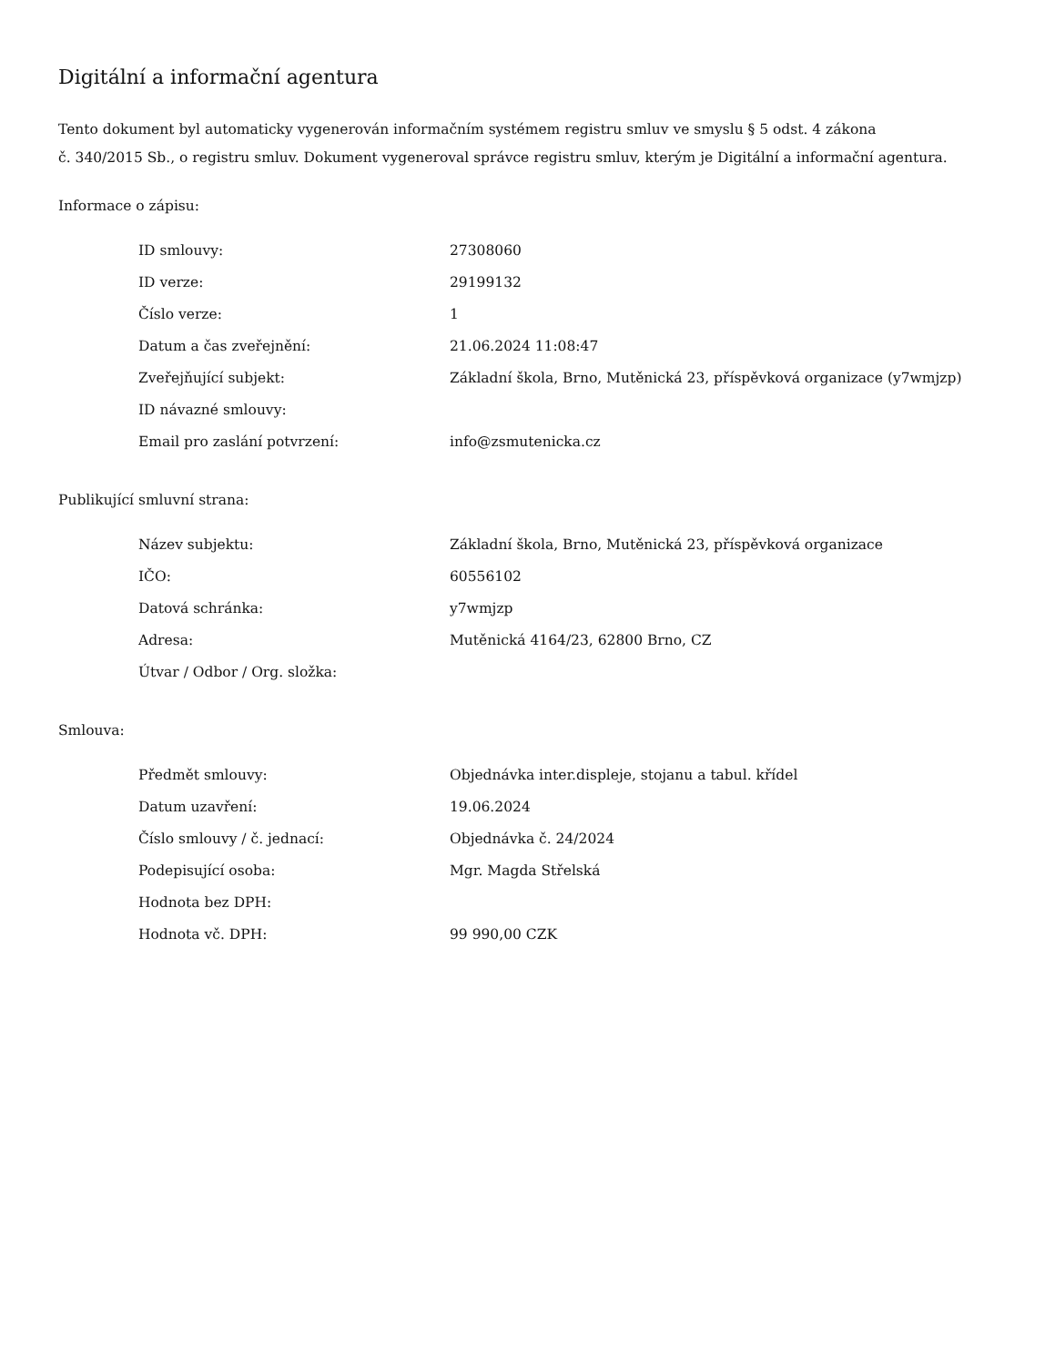Digitální a informační agentura
Tento dokument byl automaticky vygenerován informačním systémem registru smluv ve smyslu § 5 odst. 4 zákona
č. 340/2015 Sb., o registru smluv. Dokument vygeneroval správce registru smluv, kterým je Digitální a informační agentura.
Informace o zápisu:
| ID smlouvy: | 27308060 |
| ID verze: | 29199132 |
| Číslo verze: | 1 |
| Datum a čas zveřejnění: | 21.06.2024 11:08:47 |
| Zveřejňující subjekt: | Základní škola, Brno, Mutěnická 23, příspěvková organizace (y7wmjzp) |
| ID návazné smlouvy: | |
| Email pro zaslání potvrzení: | info@zsmutenicka.cz |
Publikující smluvní strana:
| Název subjektu: | Základní škola, Brno, Mutěnická 23, příspěvková organizace |
| IČO: | 60556102 |
| Datová schránka: | y7wmjzp |
| Adresa: | Mutěnická 4164/23, 62800 Brno, CZ |
| Útvar / Odbor / Org. složka: | |
Smlouva:
| Předmět smlouvy: | Objednávka inter.displeje, stojanu a tabul. křídel |
| Datum uzavření: | 19.06.2024 |
| Číslo smlouvy / č. jednací: | Objednávka č. 24/2024 |
| Podepisující osoba: | Mgr. Magda Střelská |
| Hodnota bez DPH: | |
| Hodnota vč. DPH: | 99 990,00 CZK |